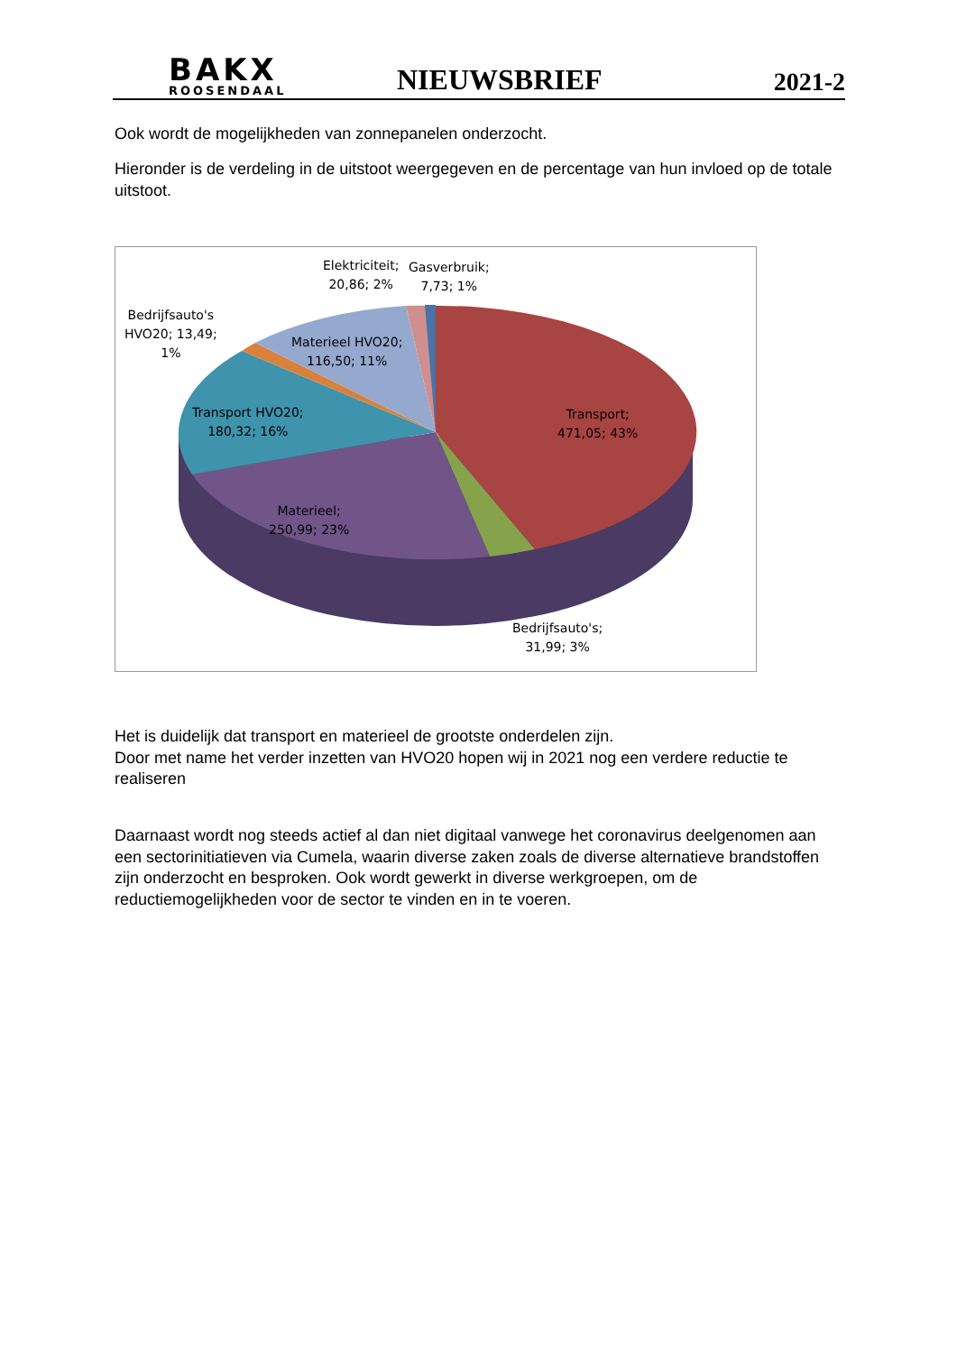BAKX
ROOSENDAAL
NIEUWSBRIEF
2021-2
Ook wordt de mogelijkheden van zonnepanelen onderzocht.
Hieronder is de verdeling in de uitstoot weergegeven en de percentage van hun invloed op de totale uitstoot.
Elektriciteit;
20,86; 2%
Gasverbruik;
7,73; 1%
Bedrijfsauto's
HVO20; 13,49;
1%
Materieel HVO20;
116,50; 11%
Transport HVO20;
180,32; 16%
Transport;
471,05; 43%
Materieel;
250,99; 23%
Bedrijfsauto's;
31,99; 3%
Het is duidelijk dat transport en materieel de grootste onderdelen zijn.
Door met name het verder inzetten van HVO20 hopen wij in 2021 nog een verdere reductie te realiseren
Daarnaast wordt nog steeds actief al dan niet digitaal vanwege het coronavirus deelgenomen aan een sectorinitiatieven via Cumela, waarin diverse zaken zoals de diverse alternatieve brandstoffen zijn onderzocht en besproken. Ook wordt gewerkt in diverse werkgroepen, om de reductiemogelijkheden voor de sector te vinden en in te voeren.